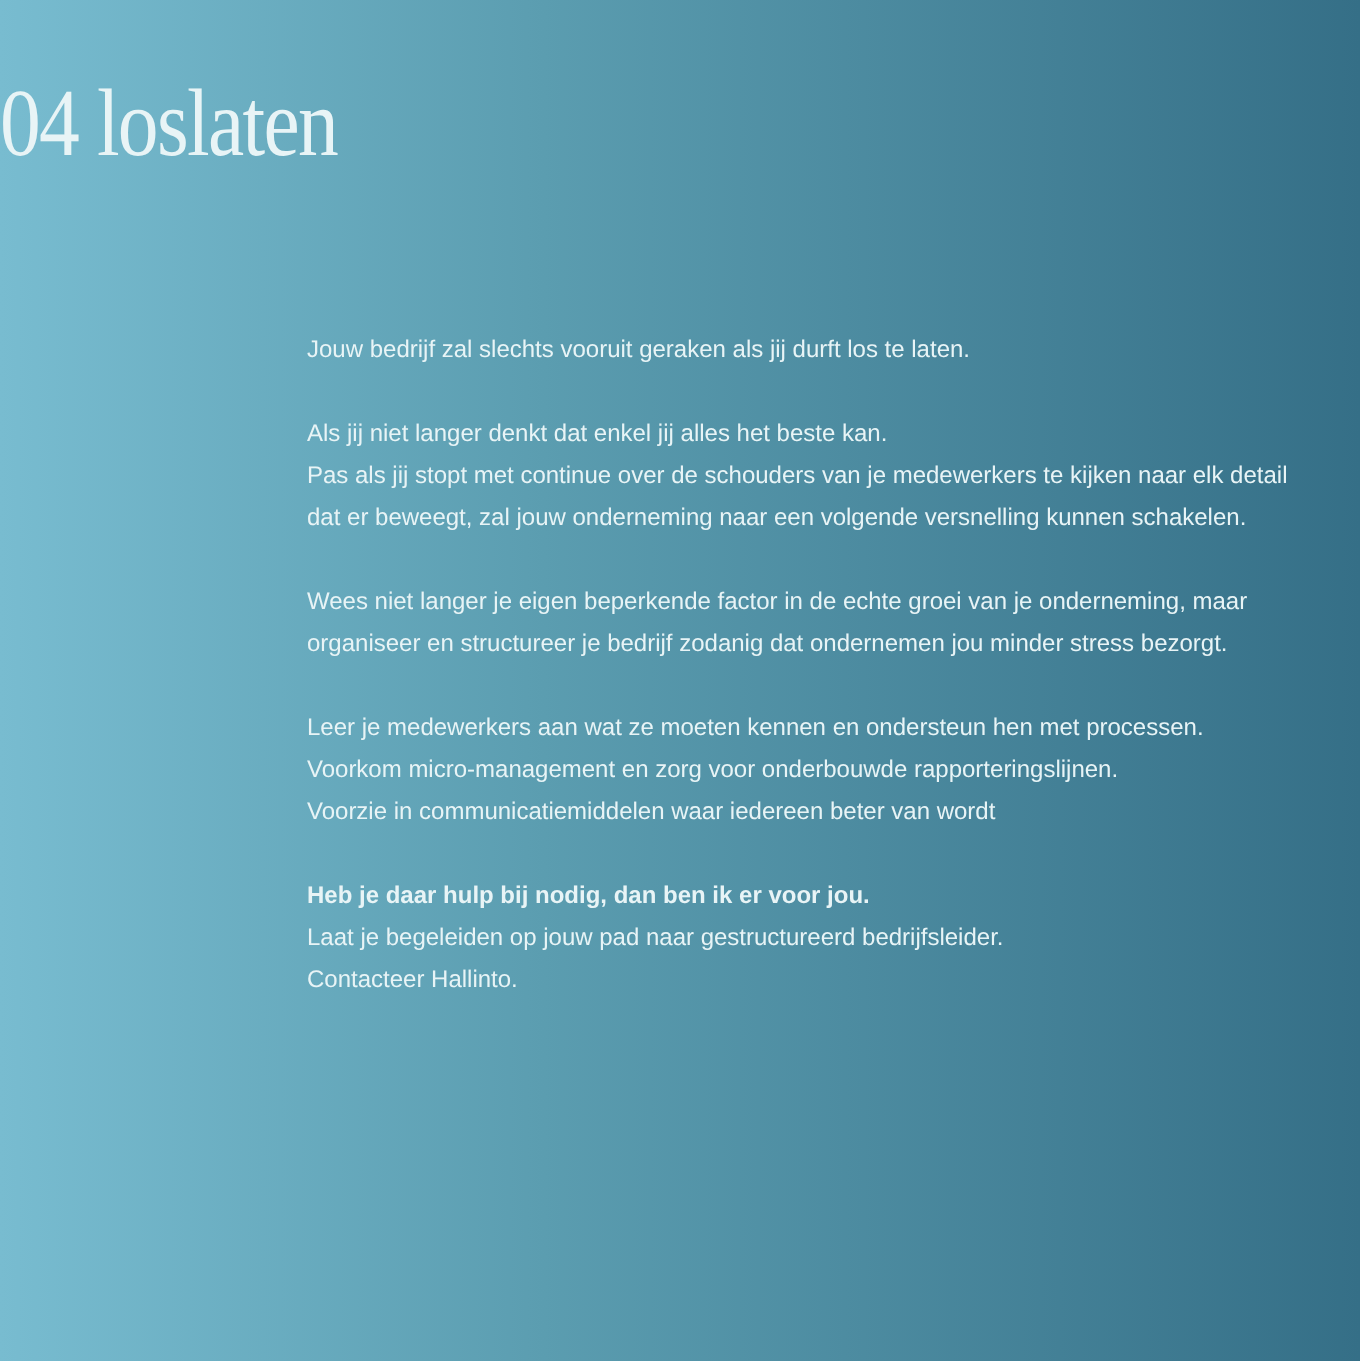04 loslaten
Jouw bedrijf zal slechts vooruit geraken als jij durft los te laten.
Als jij niet langer denkt dat enkel jij alles het beste kan.
Pas als jij stopt met continue over de schouders van je medewerkers te kijken naar elk detail dat er beweegt, zal jouw onderneming naar een volgende versnelling kunnen schakelen.
Wees niet langer je eigen beperkende factor in de echte groei van je onderneming, maar organiseer en structureer je bedrijf zodanig dat ondernemen jou minder stress bezorgt.
Leer je medewerkers aan wat ze moeten kennen en ondersteun hen met processen.
Voorkom micro-management en zorg voor onderbouwde rapporteringslijnen.
Voorzie in communicatiemiddelen waar iedereen beter van wordt
Heb je daar hulp bij nodig, dan ben ik er voor jou.
Laat je begeleiden op jouw pad naar gestructureerd bedrijfsleider.
Contacteer Hallinto.